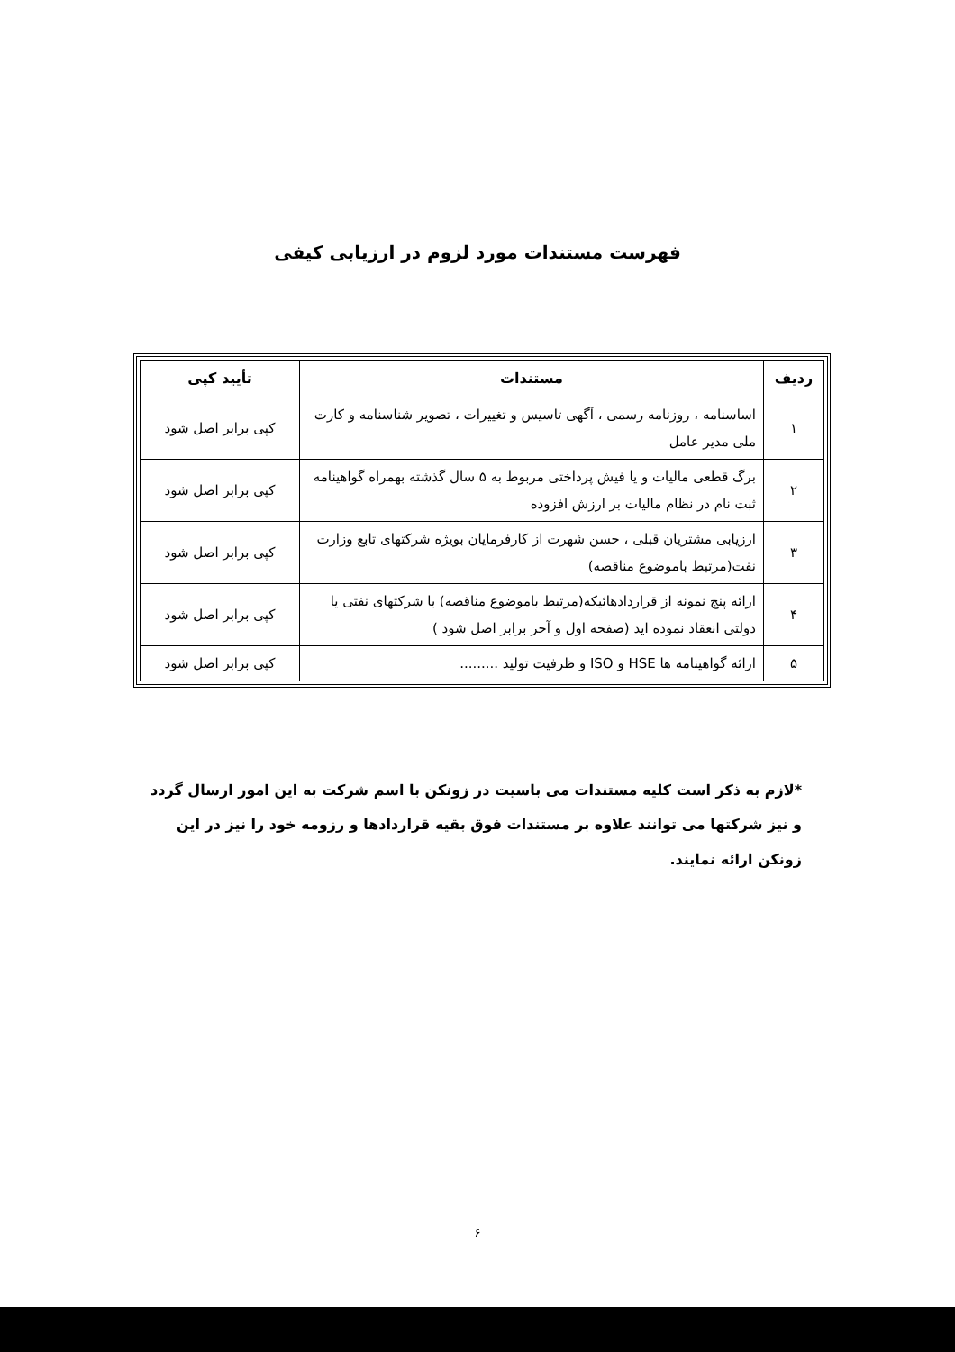فهرست مستندات مورد لزوم در ارزیابی کیفی
| ردیف | مستندات | تأیید کپی |
| --- | --- | --- |
| ۱ | اساسنامه ، روزنامه رسمی ، آگهی تاسیس و تغییرات ، تصویر شناسنامه و کارت ملی مدیر عامل | کپی برابر اصل شود |
| ۲ | برگ قطعی مالیات و یا فیش پرداختی مربوط به ۵ سال گذشته بهمراه گواهینامه ثبت نام در نظام مالیات بر ارزش افزوده | کپی برابر اصل شود |
| ۳ | ارزیابی مشتریان قبلی ، حسن شهرت از کارفرمایان بویژه شرکتهای تابع وزارت نفت(مرتبط باموضوع مناقصه) | کپی برابر اصل شود |
| ۴ | ارائه پنج نمونه از قراردادهائیکه(مرتبط باموضوع مناقصه) با شرکتهای نفتی یا دولتی انعقاد نموده اید (صفحه اول و آخر برابر اصل شود ) | کپی برابر اصل شود |
| ۵ | ارائه گواهینامه ها HSE و ISO و ظرفیت تولید ......... | کپی برابر اصل شود |
*لازم به ذکر است کلیه مستندات می باسیت در زونکن با اسم شرکت به این امور ارسال گردد و نیز شرکتها می توانند علاوه بر مستندات فوق بقیه قراردادها و رزومه خود را نیز در این زونکن ارائه نمایند.
۶